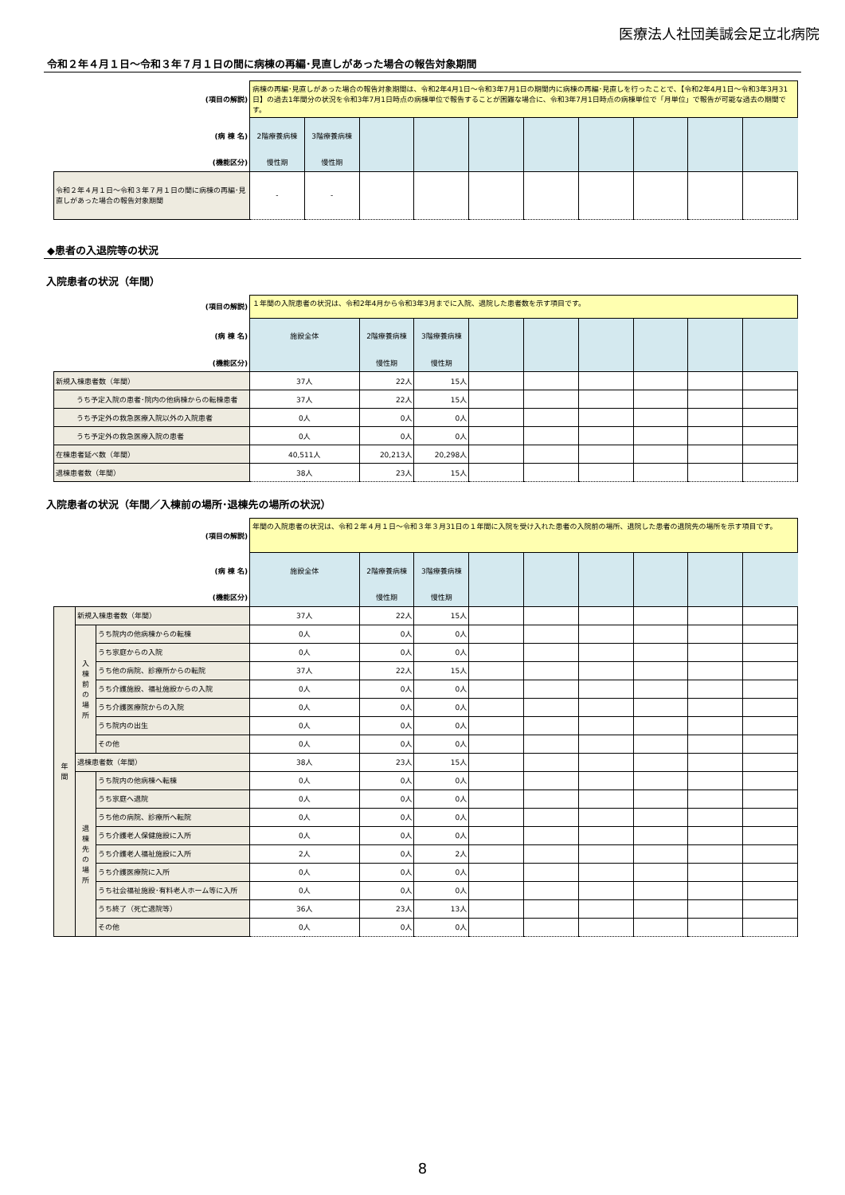医療法人社団美誠会足立北病院
令和２年４月１日～令和３年７月１日の間に病棟の再編･見直しがあった場合の報告対象期間
| (項目の解説) | 病棟の再編･見直しがあった場合の報告対象期間は、令和2年4月1日～令和3年7月1日の期間内に病棟の再編･見直しを行ったことで、【令和2年4月1日～令和3年3月31日】の過去1年間分の状況を令和3年7月1日時点の病棟単位で報告することが困難な場合に、令和3年7月1日時点の病棟単位で「月単位」で報告が可能な過去の期間です。 | | | | | | | | | |
| (病 棟 名) | 2階療養病棟 | 3階療養病棟 | | | | | | | | |
| (機能区分) | 慢性期 | 慢性期 | | | | | | | | |
| 令和２年４月１日～令和３年７月１日の間に病棟の再編･見直しがあった場合の報告対象期間 | - | - | | | | | | | | |
◆患者の入退院等の状況
入院患者の状況（年間）
| (項目の解説) | １年間の入院患者の状況は、令和2年4月から令和3年3月までに入院、退院した患者数を示す項目です。 | | | | | | | | |
| (病 棟 名) | 施設全体 | 2階療養病棟 | 3階療養病棟 | | | | | | |
| (機能区分) | | 慢性期 | 慢性期 | | | | | | |
| 新規入棟患者数（年間） | 37人 | 22人 | 15人 | | | | | | |
| うち予定入院の患者･院内の他病棟からの転棟患者 | 37人 | 22人 | 15人 | | | | | | |
| うち予定外の救急医療入院以外の入院患者 | 0人 | 0人 | 0人 | | | | | | |
| うち予定外の救急医療入院の患者 | 0人 | 0人 | 0人 | | | | | | |
| 在棟患者延べ数（年間） | 40,511人 | 20,213人 | 20,298人 | | | | | | |
| 退棟患者数（年間） | 38人 | 23人 | 15人 | | | | | | |
入院患者の状況（年間／入棟前の場所･退棟先の場所の状況）
| (項目の解説) | | | 年間の入院患者の状況は、令和２年４月１日～令和３年３月31日の１年間に入院を受け入れた患者の入院前の場所、退院した患者の退院先の場所を示す項目です。 | | | | | | | | |
| (病 棟 名) | | | 施設全体 | 2階療養病棟 | 3階療養病棟 | | | | | | |
| (機能区分) | | | | 慢性期 | 慢性期 | | | | | | |
| 年 間 | 新規入棟患者数（年間） | | 37人 | 22人 | 15人 | | | | | | |
| | 入 棟 前 の 場 所 | うち院内の他病棟からの転棟 | 0人 | 0人 | 0人 | | | | | | |
| | | うち家庭からの入院 | 0人 | 0人 | 0人 | | | | | | |
| | | うち他の病院、診療所からの転院 | 37人 | 22人 | 15人 | | | | | | |
| | | うち介護施設、福祉施設からの入院 | 0人 | 0人 | 0人 | | | | | | |
| | | うち介護医療院からの入院 | 0人 | 0人 | 0人 | | | | | | |
| | | うち院内の出生 | 0人 | 0人 | 0人 | | | | | | |
| | | その他 | 0人 | 0人 | 0人 | | | | | | |
| | 退棟患者数（年間） | | 38人 | 23人 | 15人 | | | | | | |
| | 退 棟 先 の 場 所 | うち院内の他病棟へ転棟 | 0人 | 0人 | 0人 | | | | | | |
| | | うち家庭へ退院 | 0人 | 0人 | 0人 | | | | | | |
| | | うち他の病院、診療所へ転院 | 0人 | 0人 | 0人 | | | | | | |
| | | うち介護老人保健施設に入所 | 0人 | 0人 | 0人 | | | | | | |
| | | うち介護老人福祉施設に入所 | 2人 | 0人 | 2人 | | | | | | |
| | | うち介護医療院に入所 | 0人 | 0人 | 0人 | | | | | | |
| | | うち社会福祉施設･有料老人ホーム等に入所 | 0人 | 0人 | 0人 | | | | | | |
| | | うち終了（死亡退院等） | 36人 | 23人 | 13人 | | | | | | |
| | | その他 | 0人 | 0人 | 0人 | | | | | | |
8